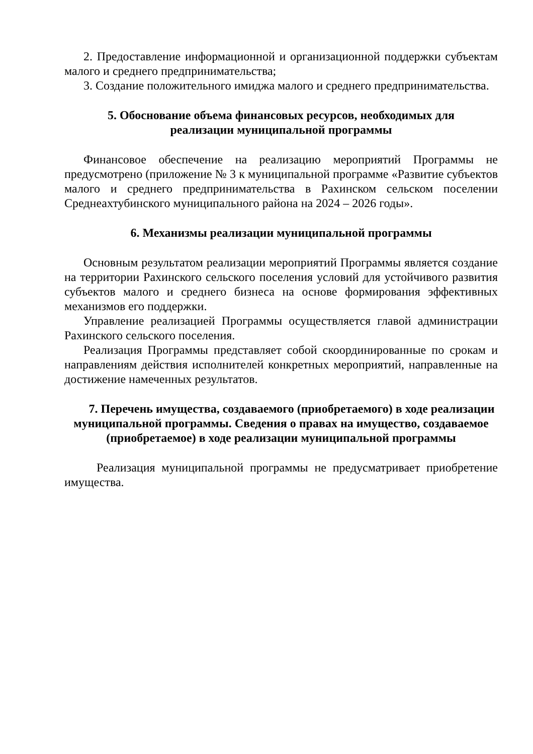2. Предоставление информационной и организационной поддержки субъектам малого и среднего предпринимательства;
3. Создание положительного имиджа малого и среднего предпринимательства.
5. Обоснование объема финансовых ресурсов, необходимых для
реализации муниципальной программы
Финансовое обеспечение на реализацию мероприятий Программы не предусмотрено (приложение № 3 к муниципальной программе «Развитие субъектов малого и среднего предпринимательства в Рахинском сельском поселении Среднеахтубинского муниципального района на 2024 – 2026 годы».
6. Механизмы реализации муниципальной программы
Основным результатом реализации мероприятий Программы является создание на территории Рахинского сельского поселения условий для устойчивого развития субъектов малого и среднего бизнеса на основе формирования эффективных механизмов его поддержки.
Управление реализацией Программы осуществляется главой администрации Рахинского сельского поселения.
Реализация Программы представляет собой скоординированные по срокам и направлениям действия исполнителей конкретных мероприятий, направленные на достижение намеченных результатов.
7. Перечень имущества, создаваемого (приобретаемого) в ходе реализации муниципальной программы. Сведения о правах на имущество, создаваемое (приобретаемое) в ходе реализации муниципальной программы
Реализация муниципальной программы не предусматривает приобретение имущества.